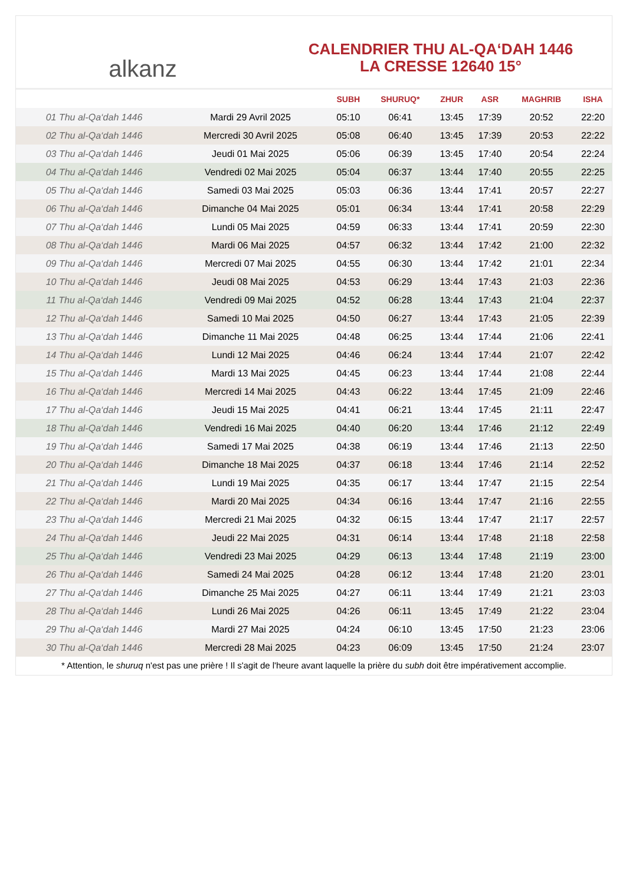alkanz
CALENDRIER THU AL-QA‘DAH 1446
LA CRESSE 12640 15°
| | | SUBH | SHURUQ* | ZHUR | ASR | MAGHRIB | ISHA |
| --- | --- | --- | --- | --- | --- | --- | --- |
| 01 Thu al-Qa‘dah 1446 | Mardi 29 Avril 2025 | 05:10 | 06:41 | 13:45 | 17:39 | 20:52 | 22:20 |
| 02 Thu al-Qa‘dah 1446 | Mercredi 30 Avril 2025 | 05:08 | 06:40 | 13:45 | 17:39 | 20:53 | 22:22 |
| 03 Thu al-Qa‘dah 1446 | Jeudi 01 Mai 2025 | 05:06 | 06:39 | 13:45 | 17:40 | 20:54 | 22:24 |
| 04 Thu al-Qa‘dah 1446 | Vendredi 02 Mai 2025 | 05:04 | 06:37 | 13:44 | 17:40 | 20:55 | 22:25 |
| 05 Thu al-Qa‘dah 1446 | Samedi 03 Mai 2025 | 05:03 | 06:36 | 13:44 | 17:41 | 20:57 | 22:27 |
| 06 Thu al-Qa‘dah 1446 | Dimanche 04 Mai 2025 | 05:01 | 06:34 | 13:44 | 17:41 | 20:58 | 22:29 |
| 07 Thu al-Qa‘dah 1446 | Lundi 05 Mai 2025 | 04:59 | 06:33 | 13:44 | 17:41 | 20:59 | 22:30 |
| 08 Thu al-Qa‘dah 1446 | Mardi 06 Mai 2025 | 04:57 | 06:32 | 13:44 | 17:42 | 21:00 | 22:32 |
| 09 Thu al-Qa‘dah 1446 | Mercredi 07 Mai 2025 | 04:55 | 06:30 | 13:44 | 17:42 | 21:01 | 22:34 |
| 10 Thu al-Qa‘dah 1446 | Jeudi 08 Mai 2025 | 04:53 | 06:29 | 13:44 | 17:43 | 21:03 | 22:36 |
| 11 Thu al-Qa‘dah 1446 | Vendredi 09 Mai 2025 | 04:52 | 06:28 | 13:44 | 17:43 | 21:04 | 22:37 |
| 12 Thu al-Qa‘dah 1446 | Samedi 10 Mai 2025 | 04:50 | 06:27 | 13:44 | 17:43 | 21:05 | 22:39 |
| 13 Thu al-Qa‘dah 1446 | Dimanche 11 Mai 2025 | 04:48 | 06:25 | 13:44 | 17:44 | 21:06 | 22:41 |
| 14 Thu al-Qa‘dah 1446 | Lundi 12 Mai 2025 | 04:46 | 06:24 | 13:44 | 17:44 | 21:07 | 22:42 |
| 15 Thu al-Qa‘dah 1446 | Mardi 13 Mai 2025 | 04:45 | 06:23 | 13:44 | 17:44 | 21:08 | 22:44 |
| 16 Thu al-Qa‘dah 1446 | Mercredi 14 Mai 2025 | 04:43 | 06:22 | 13:44 | 17:45 | 21:09 | 22:46 |
| 17 Thu al-Qa‘dah 1446 | Jeudi 15 Mai 2025 | 04:41 | 06:21 | 13:44 | 17:45 | 21:11 | 22:47 |
| 18 Thu al-Qa‘dah 1446 | Vendredi 16 Mai 2025 | 04:40 | 06:20 | 13:44 | 17:46 | 21:12 | 22:49 |
| 19 Thu al-Qa‘dah 1446 | Samedi 17 Mai 2025 | 04:38 | 06:19 | 13:44 | 17:46 | 21:13 | 22:50 |
| 20 Thu al-Qa‘dah 1446 | Dimanche 18 Mai 2025 | 04:37 | 06:18 | 13:44 | 17:46 | 21:14 | 22:52 |
| 21 Thu al-Qa‘dah 1446 | Lundi 19 Mai 2025 | 04:35 | 06:17 | 13:44 | 17:47 | 21:15 | 22:54 |
| 22 Thu al-Qa‘dah 1446 | Mardi 20 Mai 2025 | 04:34 | 06:16 | 13:44 | 17:47 | 21:16 | 22:55 |
| 23 Thu al-Qa‘dah 1446 | Mercredi 21 Mai 2025 | 04:32 | 06:15 | 13:44 | 17:47 | 21:17 | 22:57 |
| 24 Thu al-Qa‘dah 1446 | Jeudi 22 Mai 2025 | 04:31 | 06:14 | 13:44 | 17:48 | 21:18 | 22:58 |
| 25 Thu al-Qa‘dah 1446 | Vendredi 23 Mai 2025 | 04:29 | 06:13 | 13:44 | 17:48 | 21:19 | 23:00 |
| 26 Thu al-Qa‘dah 1446 | Samedi 24 Mai 2025 | 04:28 | 06:12 | 13:44 | 17:48 | 21:20 | 23:01 |
| 27 Thu al-Qa‘dah 1446 | Dimanche 25 Mai 2025 | 04:27 | 06:11 | 13:44 | 17:49 | 21:21 | 23:03 |
| 28 Thu al-Qa‘dah 1446 | Lundi 26 Mai 2025 | 04:26 | 06:11 | 13:45 | 17:49 | 21:22 | 23:04 |
| 29 Thu al-Qa‘dah 1446 | Mardi 27 Mai 2025 | 04:24 | 06:10 | 13:45 | 17:50 | 21:23 | 23:06 |
| 30 Thu al-Qa‘dah 1446 | Mercredi 28 Mai 2025 | 04:23 | 06:09 | 13:45 | 17:50 | 21:24 | 23:07 |
* Attention, le shuruq n'est pas une prière ! Il s'agit de l'heure avant laquelle la prière du subh doit être impérativement accomplie.